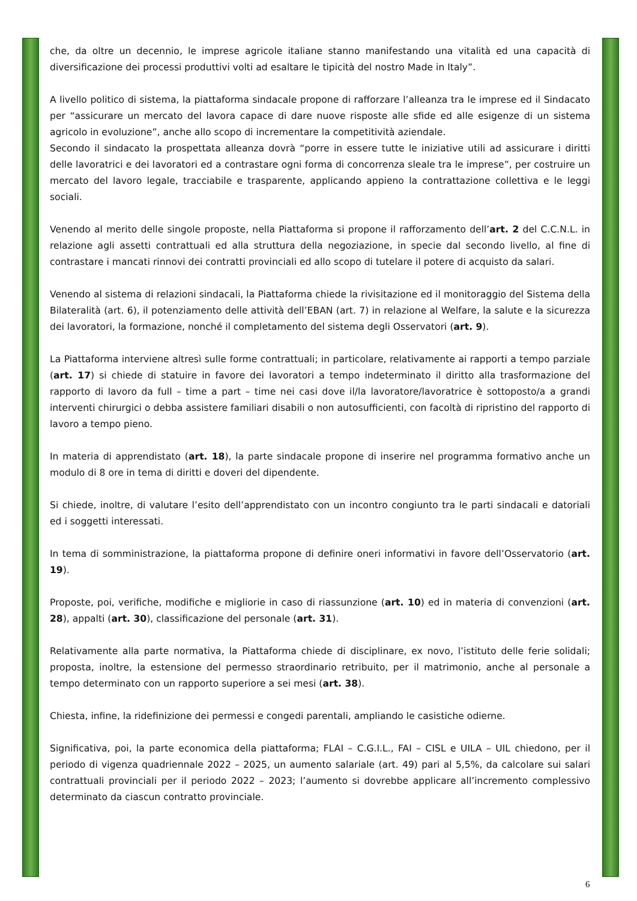che, da oltre un decennio, le imprese agricole italiane stanno manifestando una vitalità ed una capacità di diversificazione dei processi produttivi volti ad esaltare le tipicità del nostro Made in Italy”.
A livello politico di sistema, la piattaforma sindacale propone di rafforzare l’alleanza tra le imprese ed il Sindacato per “assicurare un mercato del lavora capace di dare nuove risposte alle sfide ed alle esigenze di un sistema agricolo in evoluzione”, anche allo scopo di incrementare la competitività aziendale.
Secondo il sindacato la prospettata alleanza dovrà “porre in essere tutte le iniziative utili ad assicurare i diritti delle lavoratrici e dei lavoratori ed a contrastare ogni forma di concorrenza sleale tra le imprese”, per costruire un mercato del lavoro legale, tracciabile e trasparente, applicando appieno la contrattazione collettiva e le leggi sociali.
Venendo al merito delle singole proposte, nella Piattaforma si propone il rafforzamento dell’art. 2 del C.C.N.L. in relazione agli assetti contrattuali ed alla struttura della negoziazione, in specie dal secondo livello, al fine di contrastare i mancati rinnovi dei contratti provinciali ed allo scopo di tutelare il potere di acquisto da salari.
Venendo al sistema di relazioni sindacali, la Piattaforma chiede la rivisitazione ed il monitoraggio del Sistema della Bilateralità (art. 6), il potenziamento delle attività dell’EBAN (art. 7) in relazione al Welfare, la salute e la sicurezza dei lavoratori, la formazione, nonché il completamento del sistema degli Osservatori (art. 9).
La Piattaforma interviene altresì sulle forme contrattuali; in particolare, relativamente ai rapporti a tempo parziale (art. 17) si chiede di statuire in favore dei lavoratori a tempo indeterminato il diritto alla trasformazione del rapporto di lavoro da full – time a part – time nei casi dove il/la lavoratore/lavoratrice è sottoposto/a a grandi interventi chirurgici o debba assistere familiari disabili o non autosufficienti, con facoltà di ripristino del rapporto di lavoro a tempo pieno.
In materia di apprendistato (art. 18), la parte sindacale propone di inserire nel programma formativo anche un modulo di 8 ore in tema di diritti e doveri del dipendente.
Si chiede, inoltre, di valutare l’esito dell’apprendistato con un incontro congiunto tra le parti sindacali e datoriali ed i soggetti interessati.
In tema di somministrazione, la piattaforma propone di definire oneri informativi in favore dell’Osservatorio (art. 19).
Proposte, poi, verifiche, modifiche e migliorie in caso di riassunzione (art. 10) ed in materia di convenzioni (art. 28), appalti (art. 30), classificazione del personale (art. 31).
Relativamente alla parte normativa, la Piattaforma chiede di disciplinare, ex novo, l’istituto delle ferie solidali; proposta, inoltre, la estensione del permesso straordinario retribuito, per il matrimonio, anche al personale a tempo determinato con un rapporto superiore a sei mesi (art. 38).
Chiesta, infine, la ridefinizione dei permessi e congedi parentali, ampliando le casistiche odierne.
Significativa, poi, la parte economica della piattaforma; FLAI – C.G.I.L., FAI – CISL e UILA – UIL chiedono, per il periodo di vigenza quadriennale 2022 – 2025, un aumento salariale (art. 49) pari al 5,5%, da calcolare sui salari contrattuali provinciali per il periodo 2022 – 2023; l’aumento si dovrebbe applicare all’incremento complessivo determinato da ciascun contratto provinciale.
6